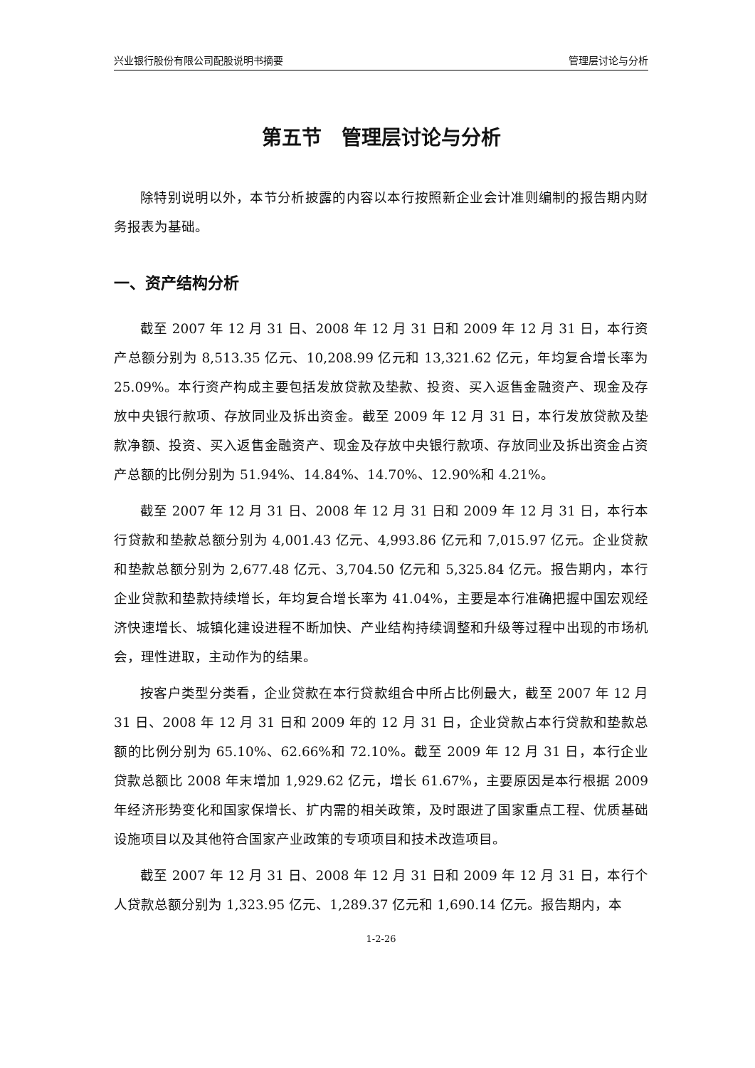兴业银行股份有限公司配股说明书摘要 管理层讨论与分析
第五节　管理层讨论与分析
除特别说明以外，本节分析披露的内容以本行按照新企业会计准则编制的报告期内财务报表为基础。
一、资产结构分析
截至 2007 年 12 月 31 日、2008 年 12 月 31 日和 2009 年 12 月 31 日，本行资产总额分别为 8,513.35 亿元、10,208.99 亿元和 13,321.62 亿元，年均复合增长率为 25.09%。本行资产构成主要包括发放贷款及垫款、投资、买入返售金融资产、现金及存放中央银行款项、存放同业及拆出资金。截至 2009 年 12 月 31 日，本行发放贷款及垫款净额、投资、买入返售金融资产、现金及存放中央银行款项、存放同业及拆出资金占资产总额的比例分别为 51.94%、14.84%、14.70%、12.90%和 4.21%。
截至 2007 年 12 月 31 日、2008 年 12 月 31 日和 2009 年 12 月 31 日，本行本行贷款和垫款总额分别为 4,001.43 亿元、4,993.86 亿元和 7,015.97 亿元。企业贷款和垫款总额分别为 2,677.48 亿元、3,704.50 亿元和 5,325.84 亿元。报告期内，本行企业贷款和垫款持续增长，年均复合增长率为 41.04%，主要是本行准确把握中国宏观经济快速增长、城镇化建设进程不断加快、产业结构持续调整和升级等过程中出现的市场机会，理性进取，主动作为的结果。
按客户类型分类看，企业贷款在本行贷款组合中所占比例最大，截至 2007 年 12 月 31 日、2008 年 12 月 31 日和 2009 年的 12 月 31 日，企业贷款占本行贷款和垫款总额的比例分别为 65.10%、62.66%和 72.10%。截至 2009 年 12 月 31 日，本行企业贷款总额比 2008 年末增加 1,929.62 亿元，增长 61.67%，主要原因是本行根据 2009 年经济形势变化和国家保增长、扩内需的相关政策，及时跟进了国家重点工程、优质基础设施项目以及其他符合国家产业政策的专项项目和技术改造项目。
截至 2007 年 12 月 31 日、2008 年 12 月 31 日和 2009 年 12 月 31 日，本行个人贷款总额分别为 1,323.95 亿元、1,289.37 亿元和 1,690.14 亿元。报告期内，本
1-2-26